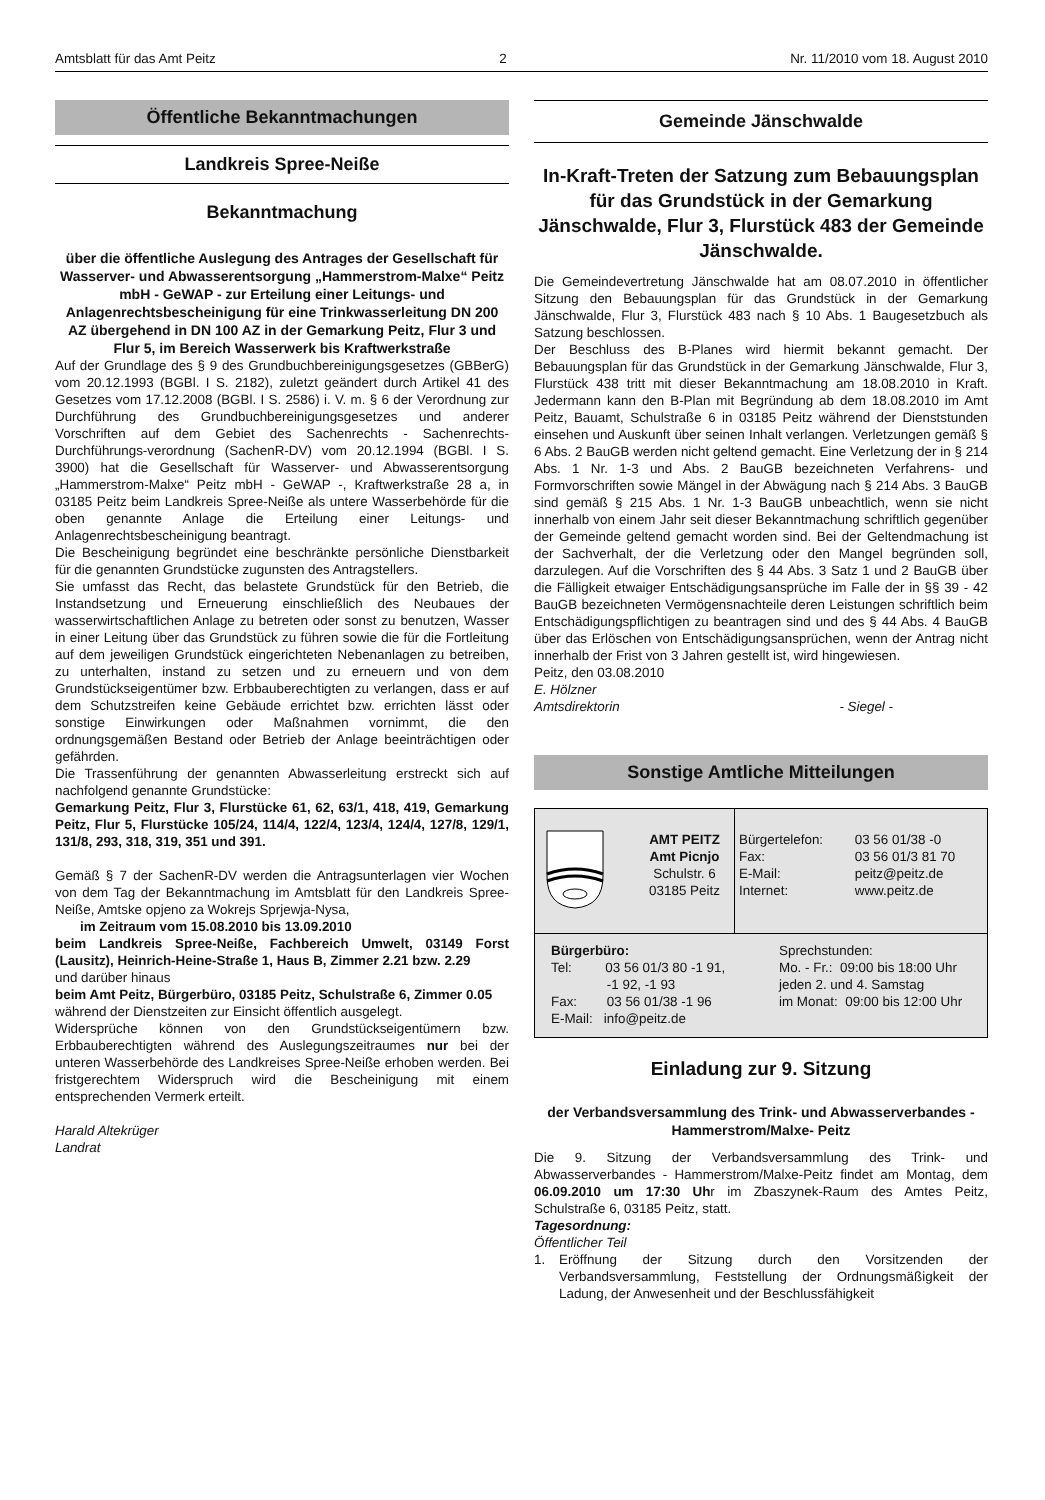Amtsblatt für das Amt Peitz 2 Nr. 11/2010 vom 18. August 2010
Öffentliche Bekanntmachungen
Landkreis Spree-Neiße
Bekanntmachung
über die öffentliche Auslegung des Antrages der Gesellschaft für Wasserver- und Abwasserentsorgung „Hammerstrom-Malxe“ Peitz mbH - GeWAP - zur Erteilung einer Leitungs- und Anlagenrechtsbescheinigung für eine Trinkwasserleitung DN 200 AZ übergehend in DN 100 AZ in der Gemarkung Peitz, Flur 3 und Flur 5, im Bereich Wasserwerk bis Kraftwerkstraße
Auf der Grundlage des § 9 des Grundbuchbereinigungsgesetzes (GBBerG) vom 20.12.1993 (BGBl. I S. 2182), zuletzt geändert durch Artikel 41 des Gesetzes vom 17.12.2008 (BGBl. I S. 2586) i. V. m. § 6 der Verordnung zur Durchführung des Grundbuchbereinigungsgesetzes und anderer Vorschriften auf dem Gebiet des Sachenrechts - Sachenrechts-Durchführungs-verordnung (SachenR-DV) vom 20.12.1994 (BGBl. I S. 3900) hat die Gesellschaft für Wasserver- und Abwasserentsorgung „Hammerstrom-Malxe“ Peitz mbH - GeWAP -, Kraftwerkstraße 28 a, in 03185 Peitz beim Landkreis Spree-Neiße als untere Wasserbehörde für die oben genannte Anlage die Erteilung einer Leitungs- und Anlagenrechtsbescheinigung beantragt.
Die Bescheinigung begründet eine beschränkte persönliche Dienstbarkeit für die genannten Grundstücke zugunsten des Antragstellers.
Sie umfasst das Recht, das belastete Grundstück für den Betrieb, die Instandsetzung und Erneuerung einschließlich des Neubaues der wasserwirtschaftlichen Anlage zu betreten oder sonst zu benutzen, Wasser in einer Leitung über das Grundstück zu führen sowie die für die Fortleitung auf dem jeweiligen Grundstück eingerichteten Nebenanlagen zu betreiben, zu unterhalten, instand zu setzen und zu erneuern und von dem Grundstückseigentümer bzw. Erbbauberechtigten zu verlangen, dass er auf dem Schutzstreifen keine Gebäude errichtet bzw. errichten lässt oder sonstige Einwirkungen oder Maßnahmen vornimmt, die den ordnungsgemäßen Bestand oder Betrieb der Anlage beeinträchtigen oder gefährden.
Die Trassenführung der genannten Abwasserleitung erstreckt sich auf nachfolgend genannte Grundstücke:
Gemarkung Peitz, Flur 3, Flurstücke 61, 62, 63/1, 418, 419, Gemarkung Peitz, Flur 5, Flurstücke 105/24, 114/4, 122/4, 123/4, 124/4, 127/8, 129/1, 131/8, 293, 318, 319, 351 und 391.
Gemäß § 7 der SachenR-DV werden die Antragsunterlagen vier Wochen von dem Tag der Bekanntmachung im Amtsblatt für den Landkreis Spree-Neiße, Amtske opjeno za Wokrejs Sprjewja-Nysa,
im Zeitraum vom 15.08.2010 bis 13.09.2010
beim Landkreis Spree-Neiße, Fachbereich Umwelt, 03149 Forst (Lausitz), Heinrich-Heine-Straße 1, Haus B, Zimmer 2.21 bzw. 2.29
und darüber hinaus
beim Amt Peitz, Bürgerbüro, 03185 Peitz, Schulstraße 6, Zimmer 0.05
während der Dienstzeiten zur Einsicht öffentlich ausgelegt.
Widersprüche können von den Grundstückseigentümern bzw. Erbbauberechtigten während des Auslegungszeitraumes nur bei der unteren Wasserbehörde des Landkreises Spree-Neiße erhoben werden. Bei fristgerechtem Widerspruch wird die Bescheinigung mit einem entsprechenden Vermerk erteilt.
Harald Altekrüger
Landrat
Gemeinde Jänschwalde
In-Kraft-Treten der Satzung zum Bebauungsplan für das Grundstück in der Gemarkung Jänschwalde, Flur 3, Flurstück 483 der Gemeinde Jänschwalde.
Die Gemeindevertretung Jänschwalde hat am 08.07.2010 in öffentlicher Sitzung den Bebauungsplan für das Grundstück in der Gemarkung Jänschwalde, Flur 3, Flurstück 483 nach § 10 Abs. 1 Baugesetzbuch als Satzung beschlossen.
Der Beschluss des B-Planes wird hiermit bekannt gemacht. Der Bebauungsplan für das Grundstück in der Gemarkung Jänschwalde, Flur 3, Flurstück 438 tritt mit dieser Bekanntmachung am 18.08.2010 in Kraft. Jedermann kann den B-Plan mit Begründung ab dem 18.08.2010 im Amt Peitz, Bauamt, Schulstraße 6 in 03185 Peitz während der Dienststunden einsehen und Auskunft über seinen Inhalt verlangen. Verletzungen gemäß § 6 Abs. 2 BauGB werden nicht geltend gemacht. Eine Verletzung der in § 214 Abs. 1 Nr. 1-3 und Abs. 2 BauGB bezeichneten Verfahrens- und Formvorschriften sowie Mängel in der Abwägung nach § 214 Abs. 3 BauGB sind gemäß § 215 Abs. 1 Nr. 1-3 BauGB unbeachtlich, wenn sie nicht innerhalb von einem Jahr seit dieser Bekanntmachung schriftlich gegenüber der Gemeinde geltend gemacht worden sind. Bei der Geltendmachung ist der Sachverhalt, der die Verletzung oder den Mangel begründen soll, darzulegen. Auf die Vorschriften des § 44 Abs. 3 Satz 1 und 2 BauGB über die Fälligkeit etwaiger Entschädigungsansprüche im Falle der in §§ 39 - 42 BauGB bezeichneten Vermögensnachteile deren Leistungen schriftlich beim Entschädigungspflichtigen zu beantragen sind und des § 44 Abs. 4 BauGB über das Erlöschen von Entschädigungsansprüchen, wenn der Antrag nicht innerhalb der Frist von 3 Jahren gestellt ist, wird hingewiesen.
Peitz, den 03.08.2010
E. Hölzner
Amtsdirektorin - Siegel -
Sonstige Amtliche Mitteilungen
| | AMT PEITZ Amt Picnjo Schulstr. 6 03185 Peitz | Bürgertelefon: Fax: E-Mail: Internet: | 03 56 01/38 -0 03 56 01/3 81 70 peitz@peitz.de www.peitz.de |
| Bürgerbüro: Tel: 03 56 01/3 80 -1 91, -1 92, -1 93 Fax: 03 56 01/38 -1 96 E-Mail: info@peitz.de | Sprechstunden: Mo. - Fr.: 09:00 bis 18:00 Uhr jeden 2. und 4. Samstag im Monat: 09:00 bis 12:00 Uhr |
Einladung zur 9. Sitzung
der Verbandsversammlung des Trink- und Abwasserverbandes - Hammerstrom/Malxe- Peitz
Die 9. Sitzung der Verbandsversammlung des Trink- und Abwasserverbandes - Hammerstrom/Malxe-Peitz findet am Montag, dem 06.09.2010 um 17:30 Uhr im Zbaszynek-Raum des Amtes Peitz, Schulstraße 6, 03185 Peitz, statt.
Tagesordnung:
Öffentlicher Teil
1. Eröffnung der Sitzung durch den Vorsitzenden der Verbandsversammlung, Feststellung der Ordnungsmäßigkeit der Ladung, der Anwesenheit und der Beschlussfähigkeit